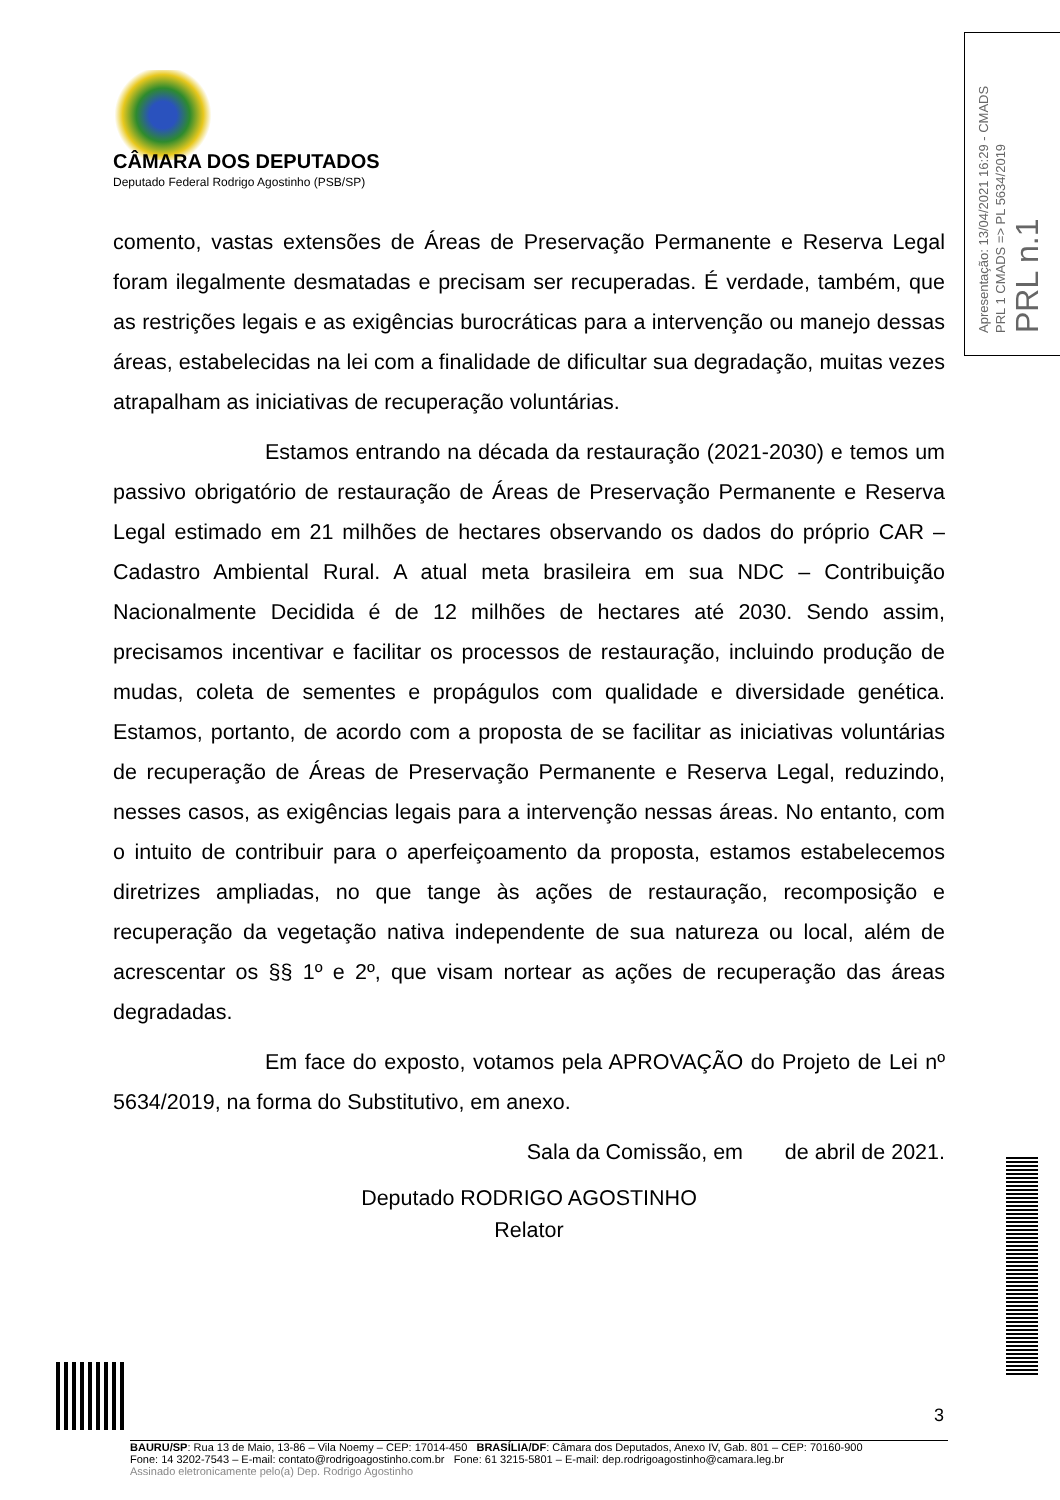CÂMARA DOS DEPUTADOS
Deputado Federal Rodrigo Agostinho (PSB/SP)
Apresentação: 13/04/2021 16:29 - CMADS
PRL 1 CMADS => PL 5634/2019
PRL n.1
comento, vastas extensões de Áreas de Preservação Permanente e Reserva Legal foram ilegalmente desmatadas e precisam ser recuperadas. É verdade, também, que as restrições legais e as exigências burocráticas para a intervenção ou manejo dessas áreas, estabelecidas na lei com a finalidade de dificultar sua degradação, muitas vezes atrapalham as iniciativas de recuperação voluntárias.
Estamos entrando na década da restauração (2021-2030) e temos um passivo obrigatório de restauração de Áreas de Preservação Permanente e Reserva Legal estimado em 21 milhões de hectares observando os dados do próprio CAR – Cadastro Ambiental Rural. A atual meta brasileira em sua NDC – Contribuição Nacionalmente Decidida é de 12 milhões de hectares até 2030. Sendo assim, precisamos incentivar e facilitar os processos de restauração, incluindo produção de mudas, coleta de sementes e propágulos com qualidade e diversidade genética. Estamos, portanto, de acordo com a proposta de se facilitar as iniciativas voluntárias de recuperação de Áreas de Preservação Permanente e Reserva Legal, reduzindo, nesses casos, as exigências legais para a intervenção nessas áreas. No entanto, com o intuito de contribuir para o aperfeiçoamento da proposta, estamos estabelecemos diretrizes ampliadas, no que tange às ações de restauração, recomposição e recuperação da vegetação nativa independente de sua natureza ou local, além de acrescentar os §§ 1º e 2º, que visam nortear as ações de recuperação das áreas degradadas.
Em face do exposto, votamos pela APROVAÇÃO do Projeto de Lei nº 5634/2019, na forma do Substitutivo, em anexo.
Sala da Comissão, em de abril de 2021.
Deputado RODRIGO AGOSTINHO
Relator
3
BAURU/SP: Rua 13 de Maio, 13-86 – Vila Noemy – CEP: 17014-450 BRASÍLIA/DF: Câmara dos Deputados, Anexo IV, Gab. 801 – CEP: 70160-900
Fone: 14 3202-7543 – E-mail: contato@rodrigoagostinho.com.br Fone: 61 3215-5801 – E-mail: dep.rodrigoagostinho@camara.leg.br
Assinado eletronicamente pelo(a) Dep. Rodrigo Agostinho